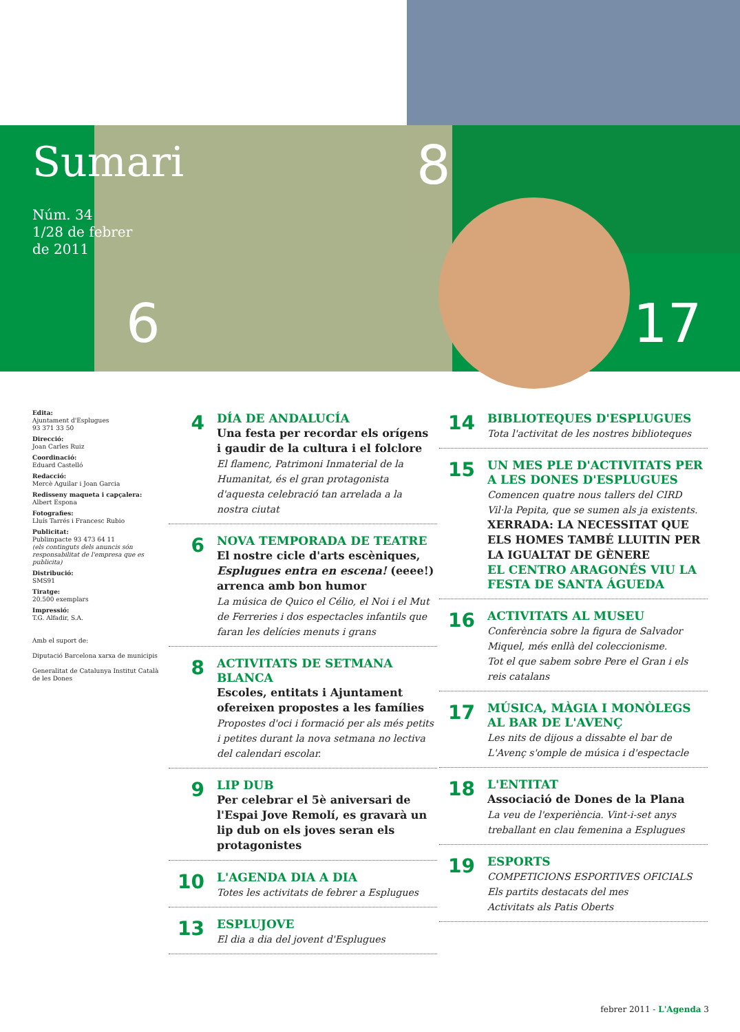Sumari
Núm. 34
1/28 de febrer
de 2011
8
6 17
Edita:
Ajuntament d'Esplugues
93 371 33 50
Direcció:
Joan Carles Ruiz
Coordinació:
Eduard Castelló
Redacció:
Mercè Aguilar i Joan Garcia
Redisseny maqueta i capçalera:
Albert Espona
Fotografies:
Lluís Tarrés i Francesc Rubio
Publicitat:
Publimpacte 93 473 64 11
(els continguts dels anuncis són responsabilitat de l'empresa que es publicita)
Distribució:
SMS91
Tiratge:
20.500 exemplars
Impressió:
T.G. Alfadir, S.A.
Amb el suport de:
Diputació Barcelona xarxa de municipis
Generalitat de Catalunya Institut Català de les Dones
4
DÍA DE ANDALUCÍA
Una festa per recordar els orígens i gaudir de la cultura i el folclore
El flamenc, Patrimoni Inmaterial de la Humanitat, és el gran protagonista d'aquesta celebració tan arrelada a la nostra ciutat
6
NOVA TEMPORADA DE TEATRE
El nostre cicle d'arts escèniques, Esplugues entra en escena! (eeee!) arrenca amb bon humor
La música de Quico el Célio, el Noi i el Mut de Ferreries i dos espectacles infantils que faran les delícies menuts i grans
8
ACTIVITATS DE SETMANA BLANCA
Escoles, entitats i Ajuntament ofereixen propostes a les famílies
Propostes d'oci i formació per als més petits i petites durant la nova setmana no lectiva del calendari escolar.
9
LIP DUB
Per celebrar el 5è aniversari de l'Espai Jove Remolí, es gravarà un lip dub on els joves seran els protagonistes
10
L'AGENDA DIA A DIA
Totes les activitats de febrer a Esplugues
13
ESPLUJOVE
El dia a dia del jovent d'Esplugues
14
BIBLIOTEQUES D'ESPLUGUES
Tota l'activitat de les nostres biblioteques
15
UN MES PLE D'ACTIVITATS PER A LES DONES D'ESPLUGUES
Comencen quatre nous tallers del CIRD Vil·la Pepita, que se sumen als ja existents.
XERRADA: LA NECESSITAT QUE ELS HOMES TAMBÉ LLUITIN PER LA IGUALTAT DE GÈNERE
EL CENTRO ARAGONÉS VIU LA FESTA DE SANTA ÁGUEDA
16
ACTIVITATS AL MUSEU
Conferència sobre la figura de Salvador Miquel, més enllà del coleccionisme.
Tot el que sabem sobre Pere el Gran i els reis catalans
17
MÚSICA, MÀGIA I MONÒLEGS AL BAR DE L'AVENÇ
Les nits de dijous a dissabte el bar de L'Avenç s'omple de música i d'espectacle
18
L'ENTITAT
Associació de Dones de la Plana
La veu de l'experiència. Vint-i-set anys treballant en clau femenina a Esplugues
19
ESPORTS
COMPETICIONS ESPORTIVES OFICIALS
Els partits destacats del mes
Activitats als Patis Oberts
febrer 2011 - L'Agenda 3